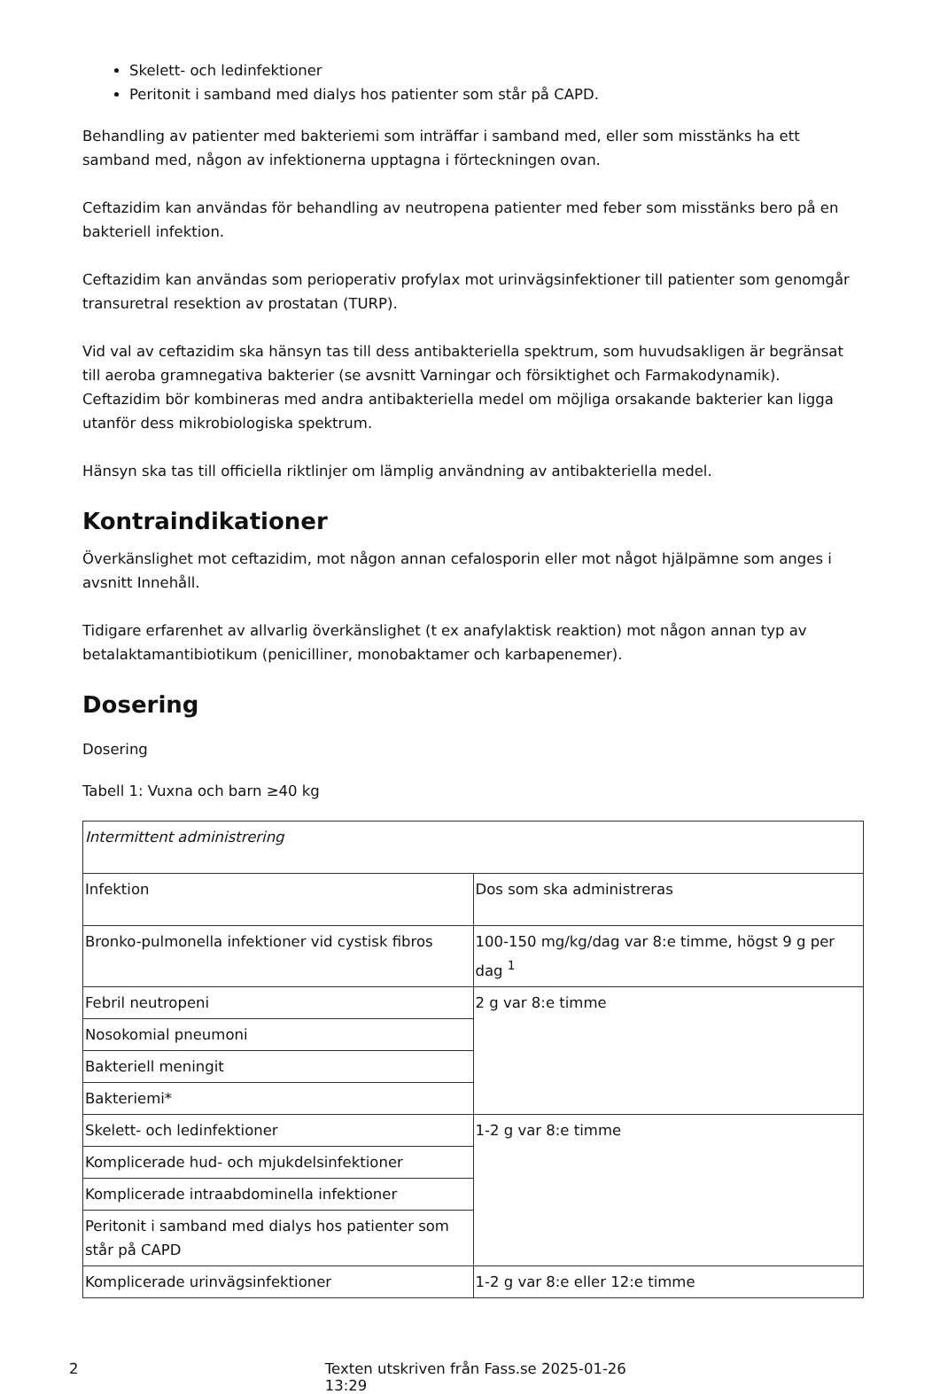Skelett- och ledinfektioner
Peritonit i samband med dialys hos patienter som står på CAPD.
Behandling av patienter med bakteriemi som inträffar i samband med, eller som misstänks ha ett samband med, någon av infektionerna upptagna i förteckningen ovan.
Ceftazidim kan användas för behandling av neutropena patienter med feber som misstänks bero på en bakteriell infektion.
Ceftazidim kan användas som perioperativ profylax mot urinvägsinfektioner till patienter som genomgår transuretral resektion av prostatan (TURP).
Vid val av ceftazidim ska hänsyn tas till dess antibakteriella spektrum, som huvudsakligen är begränsat till aeroba gramnegativa bakterier (se avsnitt Varningar och försiktighet och Farmakodynamik).
Ceftazidim bör kombineras med andra antibakteriella medel om möjliga orsakande bakterier kan ligga utanför dess mikrobiologiska spektrum.
Hänsyn ska tas till officiella riktlinjer om lämplig användning av antibakteriella medel.
Kontraindikationer
Överkänslighet mot ceftazidim, mot någon annan cefalosporin eller mot något hjälpämne som anges i avsnitt Innehåll.
Tidigare erfarenhet av allvarlig överkänslighet (t ex anafylaktisk reaktion) mot någon annan typ av betalaktamantibiotikum (penicilliner, monobaktamer och karbapenemer).
Dosering
Dosering
Tabell 1: Vuxna och barn ≥40 kg
| Intermittent administrering | |
| Infektion | Dos som ska administreras |
| Bronko-pulmonella infektioner vid cystisk fibros | 100-150 mg/kg/dag var 8:e timme, högst 9 g per dag <sup>1</sup> |
| Febril neutropeni | 2 g var 8:e timme |
| Nosokomial pneumoni | |
| Bakteriell meningit | |
| Bakteriemi* | |
| Skelett- och ledinfektioner | 1-2 g var 8:e timme |
| Komplicerade hud- och mjukdelsinfektioner | |
| Komplicerade intraabdominella infektioner | |
| Peritonit i samband med dialys hos patienter som står på CAPD | |
| Komplicerade urinvägsinfektioner | 1-2 g var 8:e eller 12:e timme |
2 Texten utskriven från Fass.se 2025-01-26 13:29